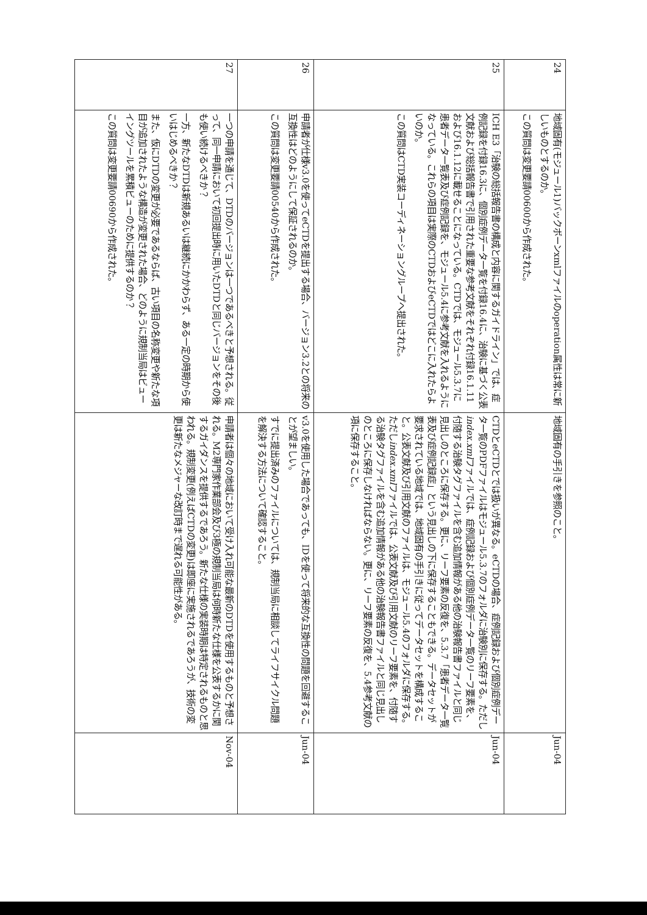| 24 | 地域固有(モジュール1)バックボーンxmlファイルのoperation属性は常に新しいものとするのか。 この質問は変更要請00600から作成された。 | 地域固有の手引きを参照のこと。 | Jun-04 |
| 25 | ICH E3「治験の総括報告書の構成と内容に関するガイドライン」では、症例記録を付録16.3に、個別症例データ一覧を付録16.4に、治験に基づく公表文献および総括報告書で引用された重要な参考文献をそれぞれ付録16.1.11および16.1.12に載せることになっている。CTDでは、モジュール5.3.7に患者データ一覧表及び症例記録を、モジュール5.4に参考文献を入れるようになっている。これらの項目は実際のCTDおよびeCTDではどこに入れたらよいのか。 この質問はCTD実装コーディネーショングループへ提出された。 | CTDとeCTDとでは扱いが異なる。eCTDの場合、症例記録および個別症例データ一覧のPDFファイルはモジュール5.3.7のフォルダに治験別に保存する。ただし index.xml ファイルでは、症例記録および個別症例データ一覧のリーフ要素を、付随する治験タグファイルを含む追加情報がある他の治験報告書ファイルと同じ見出しのところに保存する。更に、リーフ要素の反復を、5.3.7「患者データ一覧表及び症例記録症」という見出しの下に保存することもできる。データセットが要求されている地域では、地域固有の手引きに従ってデータセットを構成すること。公表文献及び引用文献のファイルは、モジュール5.4のフォルダに保存する。ただし index.xml ファイルでは、公表文献及び引用文献のリーフ要素を、付随する治験タグファイルを含む追加情報がある他の治験報告書ファイルと同じ見出しのところに保存しなければならない。更に、リーフ要素の反復を、5.4参考文献の項に保存すること。 | Jun-04 |
| 26 | 申請者が仕様v3.0を使ってeCTDを提出する場合、バージョン3.2との将来の互換性はどのようにして保証されるのか。 この質問は変更要請00540から作成された。 | v3.0を使用した場合であっても、IDを使って将来的な互換性の問題を回避することが望ましい。 すでに提出済みのファイルについては、規制当局に相談してライフサイクル問題を解決する方法について確認すること。 | Jun-04 |
| 27 | 一つの申請を通じて、DTDのバージョンは一つであるべきと予想される。従って、同一申請において初回提出時に用いたDTDと同じバージョンをその後も使い続けるべきか？ 一方、新たなDTDは新規あるいは継続にかかわらず、ある一定の時期から使いはじめるべきか？ また、仮にDTDの変更が必要であるならば、古い項目の名称変更や新たな項目が追加されたような構造が変更された場合、どのように規制当局はビューイングツールを累積ビューのために提供するのか？ この質問は変更要請00690から作成された。 | 申請者は個々の地域において受け入れ可能な最新のDTDを使用するものと予想される。M2専門家作業部会及び3極の規制当局は何時新たな仕様を公表するかに関するガイダンスを提供するであろう。新たな仕様の実装時期は特定されるものと思われる。規制変更(例えばCTDの変更)は即座に実施されるであろうが、技術の変更は新たなメジャーな改訂時まで遅れる可能性がある。 | Nov-04 |